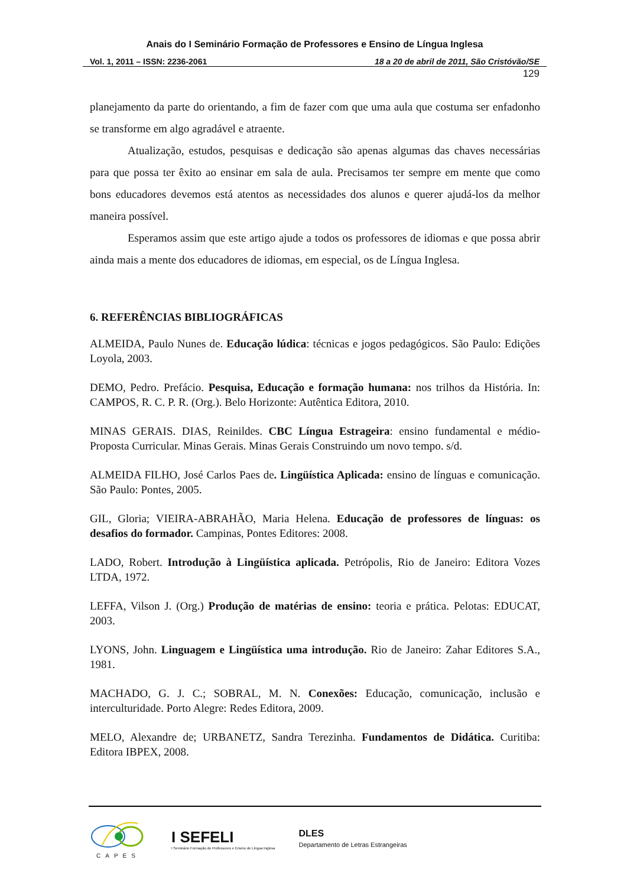Anais do I Seminário Formação de Professores e Ensino de Língua Inglesa
Vol. 1, 2011 – ISSN: 2236-2061 18 a 20 de abril de 2011, São Cristóvão/SE
129
planejamento da parte do orientando, a fim de fazer com que uma aula que costuma ser enfadonho se transforme em algo agradável e atraente.
Atualização, estudos, pesquisas e dedicação são apenas algumas das chaves necessárias para que possa ter êxito ao ensinar em sala de aula. Precisamos ter sempre em mente que como bons educadores devemos está atentos as necessidades dos alunos e querer ajudá-los da melhor maneira possível.
Esperamos assim que este artigo ajude a todos os professores de idiomas e que possa abrir ainda mais a mente dos educadores de idiomas, em especial, os de Língua Inglesa.
6. REFERÊNCIAS BIBLIOGRÁFICAS
ALMEIDA, Paulo Nunes de. Educação lúdica: técnicas e jogos pedagógicos. São Paulo: Edições Loyola, 2003.
DEMO, Pedro. Prefácio. Pesquisa, Educação e formação humana: nos trilhos da História. In: CAMPOS, R. C. P. R. (Org.). Belo Horizonte: Autêntica Editora, 2010.
MINAS GERAIS. DIAS, Reinildes. CBC Língua Estrageira: ensino fundamental e médio- Proposta Curricular. Minas Gerais. Minas Gerais Construindo um novo tempo. s/d.
ALMEIDA FILHO, José Carlos Paes de. Lingüística Aplicada: ensino de línguas e comunicação. São Paulo: Pontes, 2005.
GIL, Gloria; VIEIRA-ABRAHÃO, Maria Helena. Educação de professores de línguas: os desafios do formador. Campinas, Pontes Editores: 2008.
LADO, Robert. Introdução à Lingüística aplicada. Petrópolis, Rio de Janeiro: Editora Vozes LTDA, 1972.
LEFFA, Vilson J. (Org.) Produção de matérias de ensino: teoria e prática. Pelotas: EDUCAT, 2003.
LYONS, John. Linguagem e Lingüística uma introdução. Rio de Janeiro: Zahar Editores S.A., 1981.
MACHADO, G. J. C.; SOBRAL, M. N. Conexões: Educação, comunicação, inclusão e interculturidade. Porto Alegre: Redes Editora, 2009.
MELO, Alexandre de; URBANETZ, Sandra Terezinha. Fundamentos de Didática. Curitiba: Editora IBPEX, 2008.
CAPES
I SEFELI
I Seminário Formação de Professores e Ensino de Língua Inglesa
DLES
Departamento de Letras Estrangeiras